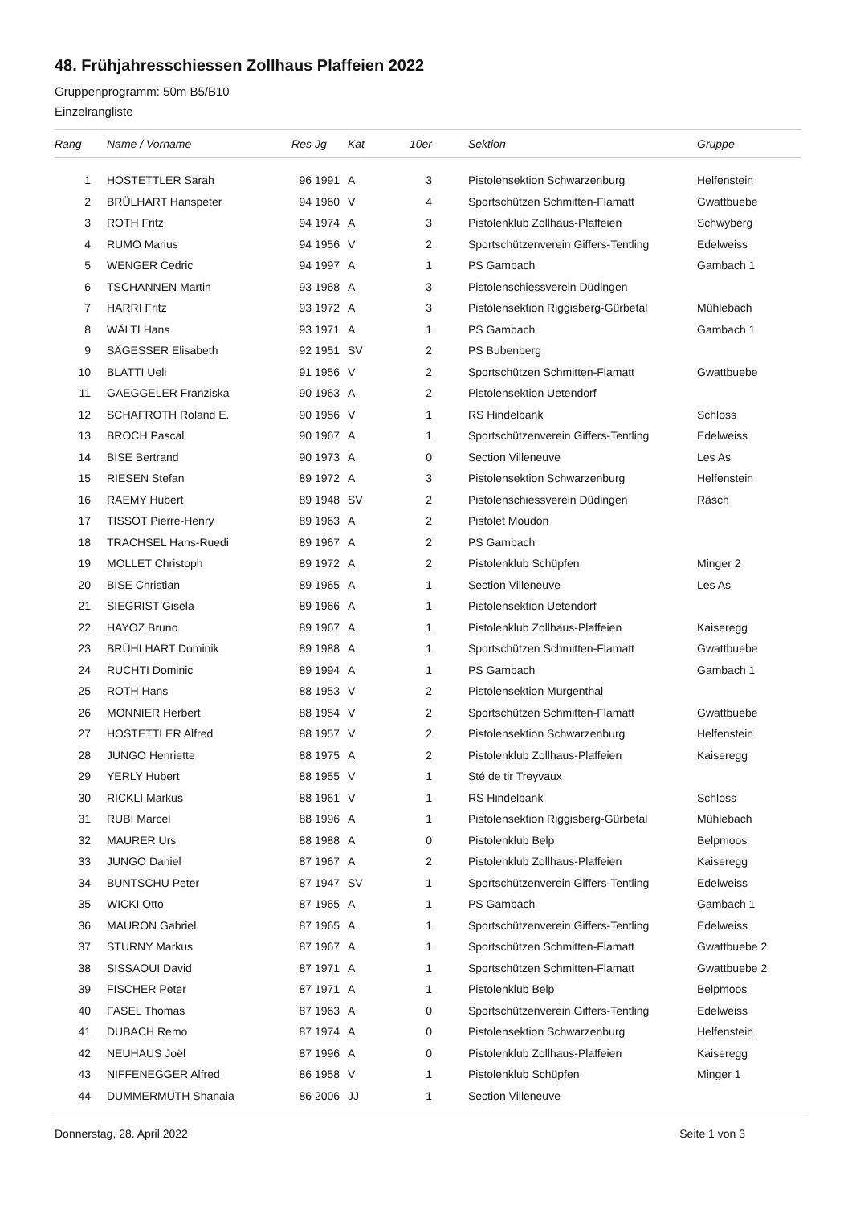48. Frühjahresschiessen Zollhaus Plaffeien 2022
Gruppenprogramm: 50m B5/B10
Einzelrangliste
| Rang | | Name / Vorname | Res | Jg | Kat | 10er | | Sektion | Gruppe |
| --- | --- | --- | --- | --- | --- | --- | --- | --- | --- |
| 1 | | HOSTETTLER Sarah | 96 | 1991 | A | 3 | | Pistolensektion Schwarzenburg | Helfenstein |
| 2 | | BRÜLHART Hanspeter | 94 | 1960 | V | 4 | | Sportschützen Schmitten-Flamatt | Gwattbuebe |
| 3 | | ROTH Fritz | 94 | 1974 | A | 3 | | Pistolenklub Zollhaus-Plaffeien | Schwyberg |
| 4 | | RUMO Marius | 94 | 1956 | V | 2 | | Sportschützenverein Giffers-Tentling | Edelweiss |
| 5 | | WENGER Cedric | 94 | 1997 | A | 1 | | PS Gambach | Gambach 1 |
| 6 | | TSCHANNEN Martin | 93 | 1968 | A | 3 | | Pistolenschiessverein Düdingen | |
| 7 | | HARRI Fritz | 93 | 1972 | A | 3 | | Pistolensektion Riggisberg-Gürbetal | Mühlebach |
| 8 | | WÄLTI Hans | 93 | 1971 | A | 1 | | PS Gambach | Gambach 1 |
| 9 | | SÄGESSER Elisabeth | 92 | 1951 | SV | 2 | | PS Bubenberg | |
| 10 | | BLATTI Ueli | 91 | 1956 | V | 2 | | Sportschützen Schmitten-Flamatt | Gwattbuebe |
| 11 | | GAEGGELER Franziska | 90 | 1963 | A | 2 | | Pistolensektion Uetendorf | |
| 12 | | SCHAFROTH Roland E. | 90 | 1956 | V | 1 | | RS Hindelbank | Schloss |
| 13 | | BROCH Pascal | 90 | 1967 | A | 1 | | Sportschützenverein Giffers-Tentling | Edelweiss |
| 14 | | BISE Bertrand | 90 | 1973 | A | 0 | | Section Villeneuve | Les As |
| 15 | | RIESEN Stefan | 89 | 1972 | A | 3 | | Pistolensektion Schwarzenburg | Helfenstein |
| 16 | | RAEMY Hubert | 89 | 1948 | SV | 2 | | Pistolenschiessverein Düdingen | Räsch |
| 17 | | TISSOT Pierre-Henry | 89 | 1963 | A | 2 | | Pistolet Moudon | |
| 18 | | TRACHSEL Hans-Ruedi | 89 | 1967 | A | 2 | | PS Gambach | |
| 19 | | MOLLET Christoph | 89 | 1972 | A | 2 | | Pistolenklub Schüpfen | Minger 2 |
| 20 | | BISE Christian | 89 | 1965 | A | 1 | | Section Villeneuve | Les As |
| 21 | | SIEGRIST Gisela | 89 | 1966 | A | 1 | | Pistolensektion Uetendorf | |
| 22 | | HAYOZ Bruno | 89 | 1967 | A | 1 | | Pistolenklub Zollhaus-Plaffeien | Kaiseregg |
| 23 | | BRÜHLHART Dominik | 89 | 1988 | A | 1 | | Sportschützen Schmitten-Flamatt | Gwattbuebe |
| 24 | | RUCHTI Dominic | 89 | 1994 | A | 1 | | PS Gambach | Gambach 1 |
| 25 | | ROTH Hans | 88 | 1953 | V | 2 | | Pistolensektion Murgenthal | |
| 26 | | MONNIER Herbert | 88 | 1954 | V | 2 | | Sportschützen Schmitten-Flamatt | Gwattbuebe |
| 27 | | HOSTETTLER Alfred | 88 | 1957 | V | 2 | | Pistolensektion Schwarzenburg | Helfenstein |
| 28 | | JUNGO Henriette | 88 | 1975 | A | 2 | | Pistolenklub Zollhaus-Plaffeien | Kaiseregg |
| 29 | | YERLY Hubert | 88 | 1955 | V | 1 | | Sté de tir Treyvaux | |
| 30 | | RICKLI Markus | 88 | 1961 | V | 1 | | RS Hindelbank | Schloss |
| 31 | | RUBI Marcel | 88 | 1996 | A | 1 | | Pistolensektion Riggisberg-Gürbetal | Mühlebach |
| 32 | | MAURER Urs | 88 | 1988 | A | 0 | | Pistolenklub Belp | Belpmoos |
| 33 | | JUNGO Daniel | 87 | 1967 | A | 2 | | Pistolenklub Zollhaus-Plaffeien | Kaiseregg |
| 34 | | BUNTSCHU Peter | 87 | 1947 | SV | 1 | | Sportschützenverein Giffers-Tentling | Edelweiss |
| 35 | | WICKI Otto | 87 | 1965 | A | 1 | | PS Gambach | Gambach 1 |
| 36 | | MAURON Gabriel | 87 | 1965 | A | 1 | | Sportschützenverein Giffers-Tentling | Edelweiss |
| 37 | | STURNY Markus | 87 | 1967 | A | 1 | | Sportschützen Schmitten-Flamatt | Gwattbuebe 2 |
| 38 | | SISSAOUI David | 87 | 1971 | A | 1 | | Sportschützen Schmitten-Flamatt | Gwattbuebe 2 |
| 39 | | FISCHER Peter | 87 | 1971 | A | 1 | | Pistolenklub Belp | Belpmoos |
| 40 | | FASEL Thomas | 87 | 1963 | A | 0 | | Sportschützenverein Giffers-Tentling | Edelweiss |
| 41 | | DUBACH Remo | 87 | 1974 | A | 0 | | Pistolensektion Schwarzenburg | Helfenstein |
| 42 | | NEUHAUS Joël | 87 | 1996 | A | 0 | | Pistolenklub Zollhaus-Plaffeien | Kaiseregg |
| 43 | | NIFFENEGGER Alfred | 86 | 1958 | V | 1 | | Pistolenklub Schüpfen | Minger 1 |
| 44 | | DUMMERMUTH Shanaia | 86 | 2006 | JJ | 1 | | Section Villeneuve | |
Donnerstag, 28. April 2022 Seite 1 von 3